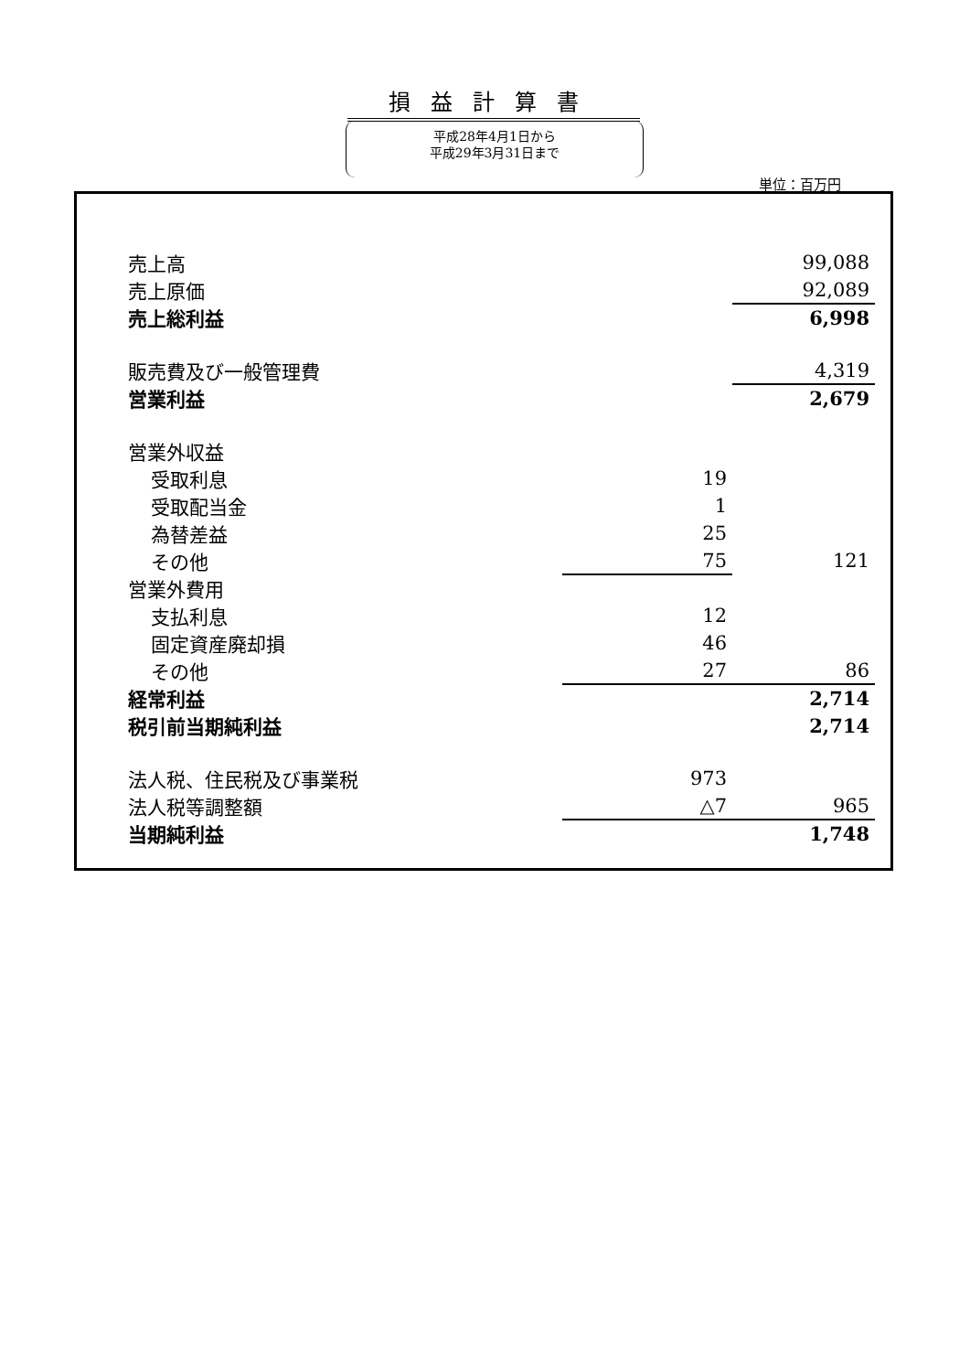損益計算書
平成28年4月1日から
平成29年3月31日まで
単位：百万円
| 売上高 | | 99,088 |
| 売上原価 | | 92,089 |
| 売上総利益 | | 6,998 |
| 販売費及び一般管理費 | | 4,319 |
| 営業利益 | | 2,679 |
| 営業外収益 | | |
| 受取利息 | 19 | |
| 受取配当金 | 1 | |
| 為替差益 | 25 | |
| その他 | 75 | 121 |
| 営業外費用 | | |
| 支払利息 | 12 | |
| 固定資産廃却損 | 46 | |
| その他 | 27 | 86 |
| 経常利益 | | 2,714 |
| 税引前当期純利益 | | 2,714 |
| 法人税、住民税及び事業税 | 973 | |
| 法人税等調整額 | △7 | 965 |
| 当期純利益 | | 1,748 |